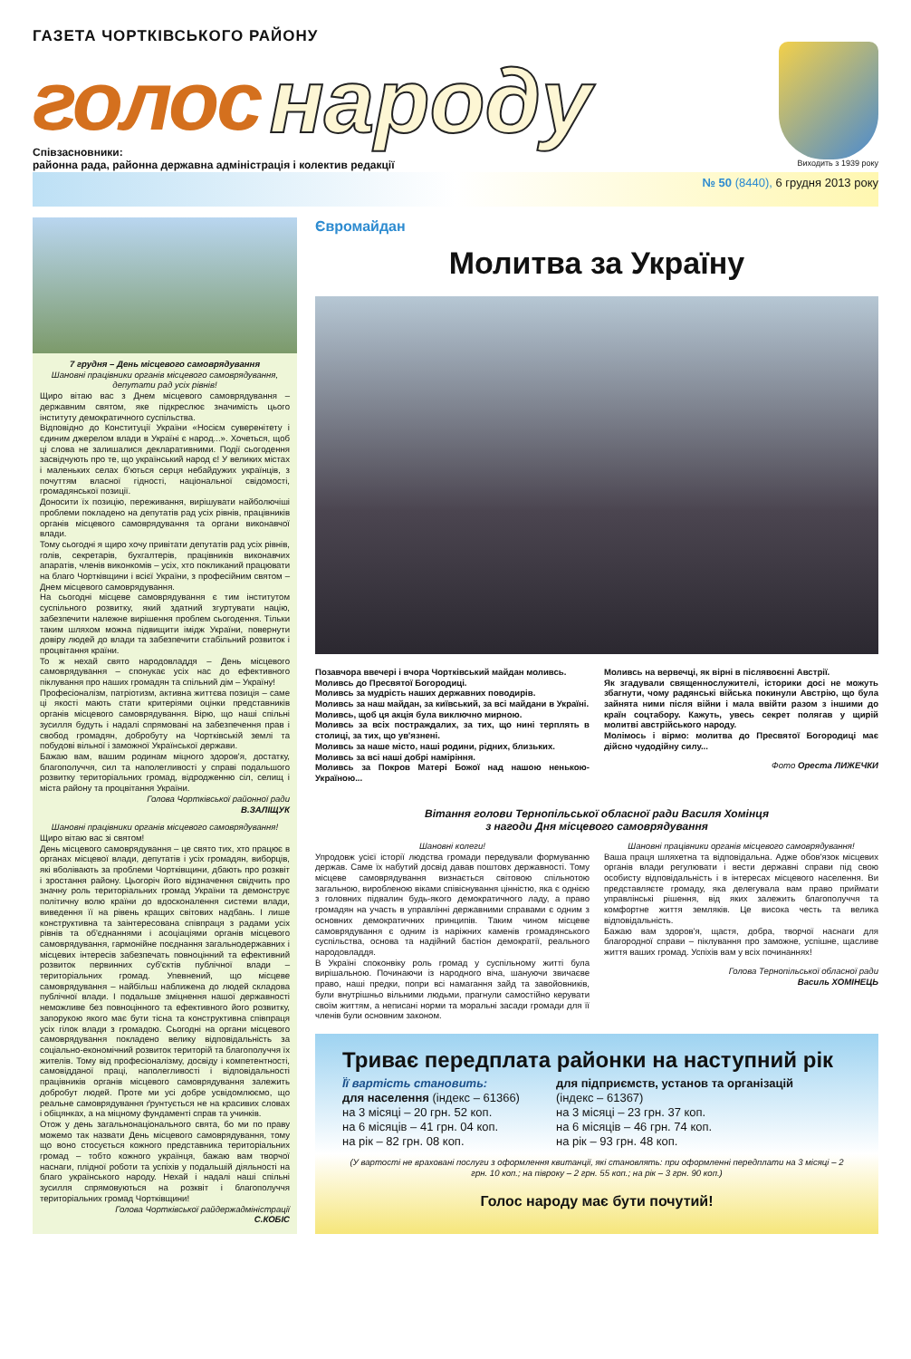ГАЗЕТА ЧОРТКІВСЬКОГО РАЙОНУ
голос народу
Співзасновники:
районна рада, районна державна адміністрація і колектив редакції Виходить з 1939 року
№ 50 (8440), 6 грудня 2013 року
7 грудня – День місцевого самоврядування
Шановні працівники органів місцевого самоврядування, депутати рад усіх рівнів!
Щиро вітаю вас з Днем місцевого самоврядування – державним святом, яке підкреслює значимість цього інституту демократичного суспільства.
Відповідно до Конституції України «Носієм суверенітету і єдиним джерелом влади в Україні є народ...». Хочеться, щоб ці слова не залишалися декларативними. Події сьогодення засвідчують про те, що український народ є! У великих містах і маленьких селах б'ються серця небайдужих українців, з почуттям власної гідності, національної свідомості, громадянської позиції.
Доносити їх позицію, переживання, вирішувати найболючіші проблеми покладено на депутатів рад усіх рівнів, працівників органів місцевого самоврядування та органи виконавчої влади.
Тому сьогодні я щиро хочу привітати депутатів рад усіх рівнів, голів, секретарів, бухгалтерів, працівників виконавчих апаратів, членів виконкомів – усіх, хто покликаний працювати на благо Чортківщини і всієї України, з професійним святом – Днем місцевого самоврядування.
На сьогодні місцеве самоврядування є тим інститутом суспільного розвитку, який здатний згуртувати націю, забезпечити належне вирішення проблем сьогодення. Тільки таким шляхом можна підвищити імідж України, повернути довіру людей до влади та забезпечити стабільний розвиток і процвітання країни.
То ж нехай свято народовладдя – День місцевого самоврядування – спонукає усіх нас до ефективного піклування про наших громадян та спільний дім – Україну!
Професіоналізм, патріотизм, активна життєва позиція – саме ці якості мають стати критеріями оцінки представників органів місцевого самоврядування. Вірю, що наші спільні зусилля будуть і надалі спрямовані на забезпечення прав і свобод громадян, добробуту на Чортківській землі та побудові вільної і заможної Української держави.
Бажаю вам, вашим родинам міцного здоров'я, достатку, благополуччя, сил та наполегливості у справі подальшого розвитку територіальних громад, відродженню сіл, селищ і міста району та процвітання України.
Голова Чортківської районної ради
В.ЗАЛІЩУК
Шановні працівники органів місцевого самоврядування!
Щиро вітаю вас зі святом!
День місцевого самоврядування – це свято тих, хто працює в органах місцевої влади, депутатів і усіх громадян, виборців, які вболівають за проблеми Чортківщини, дбають про розквіт і зростання району. Цьогоріч його відзначення свідчить про значну роль територіальних громад України та демонструє політичну волю країни до вдосконалення системи влади, виведення її на рівень кращих світових надбань. І лише конструктивна та заінтересована співпраця з радами усіх рівнів та об'єднаннями і асоціаціями органів місцевого самоврядування, гармонійне поєднання загальнодержавних і місцевих інтересів забезпечать повноцінний та ефективний розвиток первинних суб'єктів публічної влади – територіальних громад. Упевнений, що місцеве самоврядування – найбільш наближена до людей складова публічної влади. І подальше зміцнення нашої державності неможливе без повноцінного та ефективного його розвитку, запорукою якого має бути тісна та конструктивна співпраця усіх гілок влади з громадою. Сьогодні на органи місцевого самоврядування покладено велику відповідальність за соціально-економічний розвиток територій та благополуччя їх жителів. Тому від професіоналізму, досвіду і компетентності, самовідданої праці, наполегливості і відповідальності працівників органів місцевого самоврядування залежить добробут людей. Проте ми усі добре усвідомлюємо, що реальне самоврядування ґрунтується не на красивих словах і обіцянках, а на міцному фундаменті справ та учинків.
Отож у день загальнонаціонального свята, бо ми по праву можемо так назвати День місцевого самоврядування, тому що воно стосується кожного представника територіальних громад – тобто кожного українця, бажаю вам творчої наснаги, плідної роботи та успіхів у подальшій діяльності на благо українського народу. Нехай і надалі наші спільні зусилля спрямовуються на розквіт і благополуччя територіальних громад Чортківщини!
Голова Чортківської райдержадміністрації
С.КОБІС
Євромайдан
Молитва за Україну
Позавчора ввечері і вчора Чортківський майдан моливсь.
Моливсь до Пресвятої Богородиці.
Моливсь за мудрість наших державних поводирів.
Моливсь за наш майдан, за київський, за всі майдани в Україні.
Моливсь, щоб ця акція була виключно мирною.
Моливсь за всіх постраждалих, за тих, що нині терплять в столиці, за тих, що ув'язнені.
Моливсь за наше місто, наші родини, рідних, близьких.
Моливсь за всі наші добрі наміріння.
Моливсь за Покров Матері Божої над нашою ненькою-Україною...
Моливсь на вервечці, як вірні в післявоєнні Австрії.
Як згадували священнослужителі, історики досі не можуть збагнути, чому радянські війська покинули Австрію, що була зайнята ними після війни і мала ввійти разом з іншими до країн соцтабору. Кажуть, увесь секрет полягав у щирій молитві австрійського народу.
Молімось і вірмо: молитва до Пресвятої Богородиці має дійсно чудодійну силу...
Фото Ореста ЛИЖЕЧКИ
Вітання голови Тернопільської обласної ради Василя Хомінця
з нагоди Дня місцевого самоврядування
Шановні колеги!
Упродовж усієї історії людства громади передували формуванню держав. Саме їх набутий досвід давав поштовх державності. Тому місцеве самоврядування визнається світовою спільнотою загальною, виробленою віками співіснування цінністю, яка є однією з головних підвалин будь-якого демократичного ладу, а право громадян на участь в управлінні державними справами є одним з основних демократичних принципів. Таким чином місцеве самоврядування є одним із наріжних каменів громадянського суспільства, основа та надійний бастіон демократії, реального народовладдя.
В Україні споконвіку роль громад у суспільному житті була вирішальною. Починаючи із народного віча, шануючи звичаєве право, наші предки, попри всі намагання зайд та завойовників, були внутрішньо вільними людьми, прагнули самостійно керувати своїм життям, а неписані норми та моральні засади громади для її членів були основним законом.
Шановні працівники органів місцевого самоврядування!
Ваша праця шляхетна та відповідальна. Адже обов'язок місцевих органів влади регулювати і вести державні справи під свою особисту відповідальність і в інтересах місцевого населення. Ви представляєте громаду, яка делегувала вам право приймати управлінські рішення, від яких залежить благополуччя та комфортне життя земляків. Це висока честь та велика відповідальність.
Бажаю вам здоров'я, щастя, добра, творчої наснаги для благородної справи – піклування про заможне, успішне, щасливе життя ваших громад. Успіхів вам у всіх починаннях!
Голова Тернопільської обласної ради
Василь ХОМІНЕЦЬ
Триває передплата районки на наступний рік
Її вартість становить:
для населення (індекс – 61366)
на 3 місяці – 20 грн. 52 коп.
на 6 місяців – 41 грн. 04 коп.
на рік – 82 грн. 08 коп.
для підприємств, установ та організацій
(індекс – 61367)
на 3 місяці – 23 грн. 37 коп.
на 6 місяців – 46 грн. 74 коп.
на рік – 93 грн. 48 коп.
(У вартості не враховані послуги з оформлення квитанції, які становлять: при оформленні передплати на 3 місяці – 2 грн. 10 коп.; на півроку – 2 грн. 55 коп.; на рік – 3 грн. 90 коп.)
Голос народу має бути почутий!